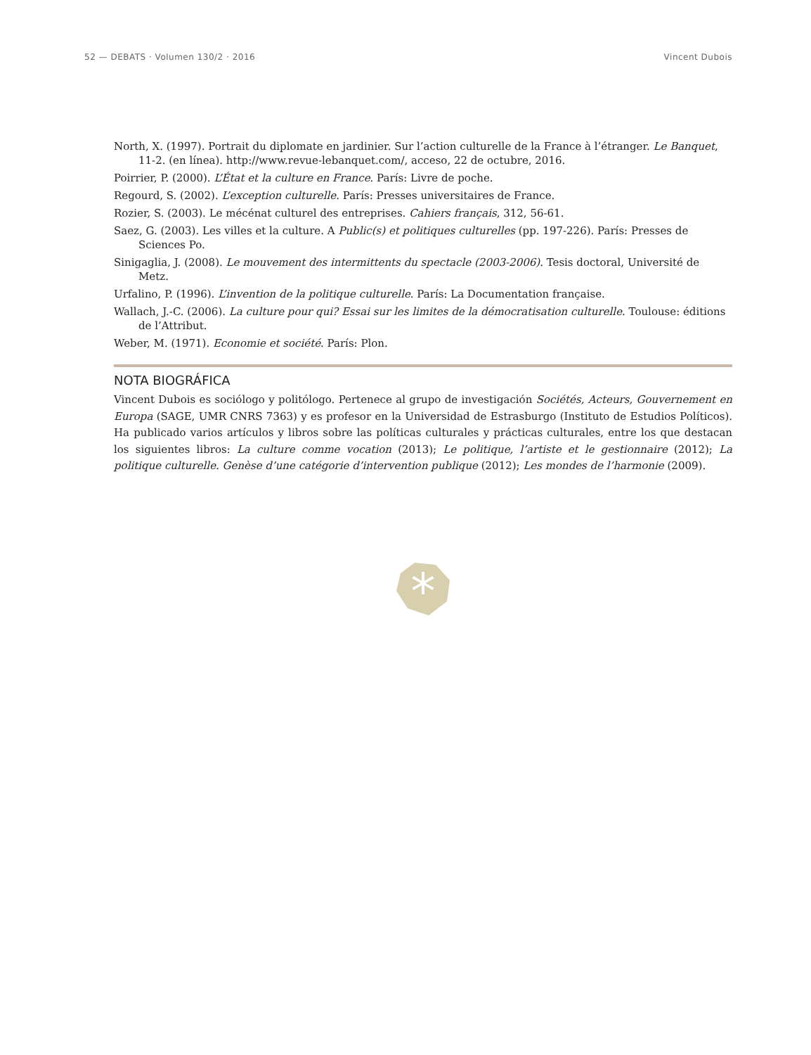52 — DEBATS · Volumen 130/2 · 2016 Vincent Dubois
North, X. (1997). Portrait du diplomate en jardinier. Sur l’action culturelle de la France à l’étranger. Le Banquet, 11-2. (en línea). http://www.revue-lebanquet.com/, acceso, 22 de octubre, 2016.
Poirrier, P. (2000). L’État et la culture en France. París: Livre de poche.
Regourd, S. (2002). L’exception culturelle. París: Presses universitaires de France.
Rozier, S. (2003). Le mécénat culturel des entreprises. Cahiers français, 312, 56-61.
Saez, G. (2003). Les villes et la culture. A Public(s) et politiques culturelles (pp. 197-226). París: Presses de Sciences Po.
Sinigaglia, J. (2008). Le mouvement des intermittents du spectacle (2003-2006). Tesis doctoral, Université de Metz.
Urfalino, P. (1996). L’invention de la politique culturelle. París: La Documentation française.
Wallach, J.-C. (2006). La culture pour qui? Essai sur les limites de la démocratisation culturelle. Toulouse: éditions de l’Attribut.
Weber, M. (1971). Economie et société. París: Plon.
NOTA BIOGRÁFICA
Vincent Dubois es sociólogo y politólogo. Pertenece al grupo de investigación Sociétés, Acteurs, Gouvernement en Europa (SAGE, UMR CNRS 7363) y es profesor en la Universidad de Estrasburgo (Instituto de Estudios Políticos). Ha publicado varios artículos y libros sobre las políticas culturales y prácticas culturales, entre los que destacan los siguientes libros: La culture comme vocation (2013); Le politique, l’artiste et le gestionnaire (2012); La politique culturelle. Genèse d’une catégorie d’intervention publique (2012); Les mondes de l’harmonie (2009).
*